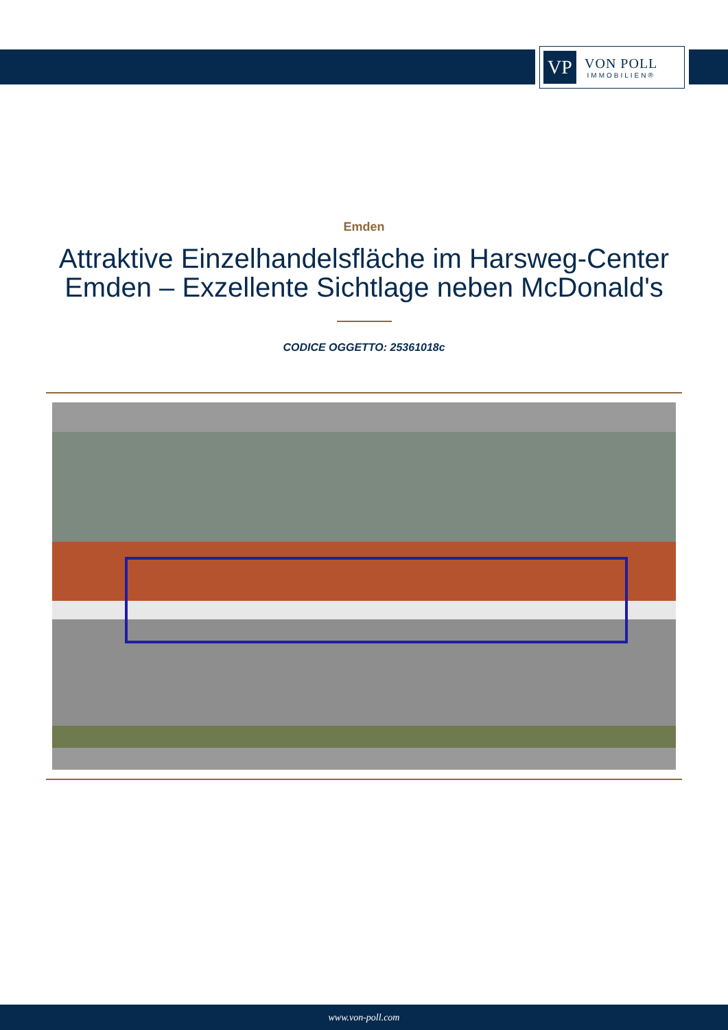VP
VON POLL
IMMOBILIEN®
Emden
Attraktive Einzelhandelsfläche im Harsweg-Center Emden – Exzellente Sichtlage neben McDonald's
CODICE OGGETTO: 25361018c
www.von-poll.com